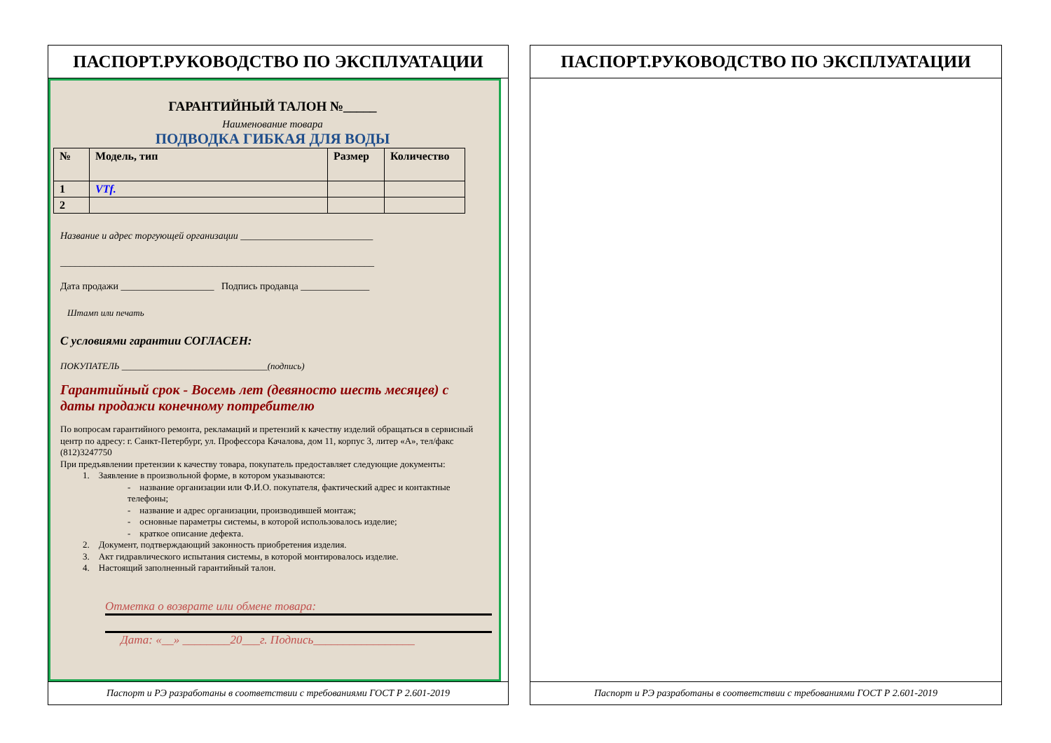ПАСПОРТ.РУКОВОДСТВО ПО ЭКСПЛУАТАЦИИ
ГАРАНТИЙНЫЙ ТАЛОН №_____
Наименование товара
ПОДВОДКА ГИБКАЯ ДЛЯ ВОДЫ
| № | Модель, тип | Размер | Количество |
| --- | --- | --- | --- |
| 1 | VTf. | | |
| 2 | | | |
Название и адрес торгующей организации ___________________________
________________________________________________________________
Дата продажи ___________________ Подпись продавца ______________
Штамп или печать
С условиями гарантии СОГЛАСЕН:
ПОКУПАТЕЛЬ ________________________________(подпись)
Гарантийный срок - Восемь лет (девяносто шесть месяцев) с даты продажи конечному потребителю
По вопросам гарантийного ремонта, рекламаций и претензий к качеству изделий обращаться в сервисный центр по адресу: г. Санкт-Петербург, ул. Профессора Качалова, дом 11, корпус 3, литер «А», тел/факс (812)3247750
При предъявлении претензии к качеству товара, покупатель предоставляет следующие документы:
1. Заявление в произвольной форме, в котором указываются:
- название организации или Ф.И.О. покупателя, фактический адрес и контактные телефоны;
- название и адрес организации, производившей монтаж;
- основные параметры системы, в которой использовалось изделие;
- краткое описание дефекта.
2. Документ, подтверждающий законность приобретения изделия.
3. Акт гидравлического испытания системы, в которой монтировалось изделие.
4. Настоящий заполненный гарантийный талон.
Отметка о возврате или обмене товара:
Дата: «__» ________20___г. Подпись_________________
Паспорт и РЭ разработаны в соответствии с требованиями ГОСТ Р 2.601-2019
ПАСПОРТ.РУКОВОДСТВО ПО ЭКСПЛУАТАЦИИ
Паспорт и РЭ разработаны в соответствии с требованиями ГОСТ Р 2.601-2019